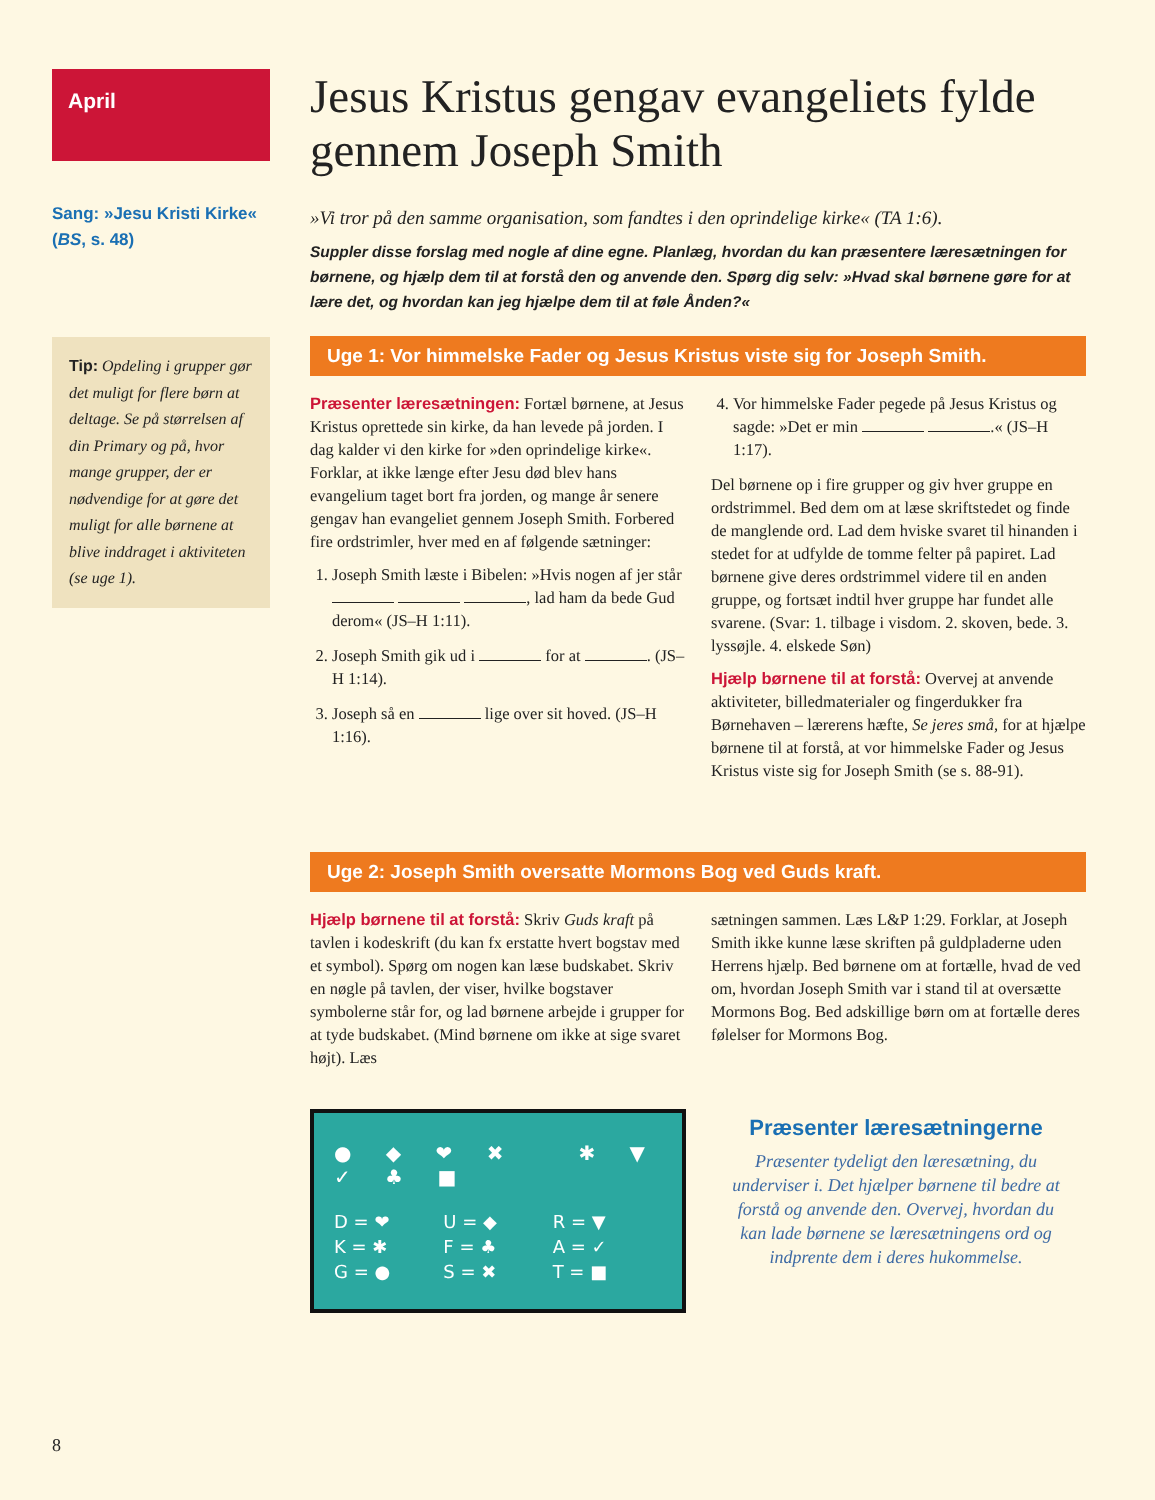April
Sang: »Jesu Kristi Kirke«
(BS, s. 48)
Tip: Opdeling i grupper gør det muligt for flere børn at deltage. Se på størrelsen af din Primary og på, hvor mange grupper, der er nødvendige for at gøre det muligt for alle børnene at blive inddraget i aktiviteten (se uge 1).
Jesus Kristus gengav evangeliets fylde gennem Joseph Smith
»Vi tror på den samme organisation, som fandtes i den oprindelige kirke« (TA 1:6).
Suppler disse forslag med nogle af dine egne. Planlæg, hvordan du kan præsentere læresætningen for børnene, og hjælp dem til at forstå den og anvende den. Spørg dig selv: »Hvad skal børnene gøre for at lære det, og hvordan kan jeg hjælpe dem til at føle Ånden?«
Uge 1: Vor himmelske Fader og Jesus Kristus viste sig for Joseph Smith.
Præsenter læresætningen: Fortæl børnene, at Jesus Kristus oprettede sin kirke, da han levede på jorden. I dag kalder vi den kirke for »den oprindelige kirke«. Forklar, at ikke længe efter Jesu død blev hans evangelium taget bort fra jorden, og mange år senere gengav han evangeliet gennem Joseph Smith. Forbered fire ordstrimler, hver med en af følgende sætninger:
1. Joseph Smith læste i Bibelen: »Hvis nogen af jer står , lad ham da bede Gud derom« (JS–H 1:11).
2. Joseph Smith gik ud i for at . (JS–H 1:14).
3. Joseph så en lige over sit hoved. (JS–H 1:16).
4. Vor himmelske Fader pegede på Jesus Kristus og sagde: »Det er min .« (JS–H 1:17).
Del børnene op i fire grupper og giv hver gruppe en ordstrimmel. Bed dem om at læse skriftstedet og finde de manglende ord. Lad dem hviske svaret til hinanden i stedet for at udfylde de tomme felter på papiret. Lad børnene give deres ordstrimmel videre til en anden gruppe, og fortsæt indtil hver gruppe har fundet alle svarene. (Svar: 1. tilbage i visdom. 2. skoven, bede. 3. lyssøjle. 4. elskede Søn)
Hjælp børnene til at forstå: Overvej at anvende aktiviteter, billedmaterialer og fingerdukker fra Børnehaven – lærerens hæfte, Se jeres små, for at hjælpe børnene til at forstå, at vor himmelske Fader og Jesus Kristus viste sig for Joseph Smith (se s. 88-91).
Uge 2: Joseph Smith oversatte Mormons Bog ved Guds kraft.
Hjælp børnene til at forstå: Skriv Guds kraft på tavlen i kodeskrift (du kan fx erstatte hvert bogstav med et symbol). Spørg om nogen kan læse budskabet. Skriv en nøgle på tavlen, der viser, hvilke bogstaver symbolerne står for, og lad børnene arbejde i grupper for at tyde budskabet. (Mind børnene om ikke at sige svaret højt). Læs
sætningen sammen. Læs L&P 1:29. Forklar, at Joseph Smith ikke kunne læse skriften på guldpladerne uden Herrens hjælp. Bed børnene om at fortælle, hvad de ved om, hvordan Joseph Smith var i stand til at oversætte Mormons Bog. Bed adskillige børn om at fortælle deres følelser for Mormons Bog.
● ◆ ❤ ✖ ✱ ▼ ✓ ♣ ■
D = ❤ U = ◆ R = ▼ K = ✱ F = ♣ A = ✓ G = ● S = ✖ T = ■
Præsenter læresætningerne
Præsenter tydeligt den læresætning, du underviser i. Det hjælper børnene til bedre at forstå og anvende den. Overvej, hvordan du kan lade børnene se læresætningens ord og indprente dem i deres hukommelse.
8